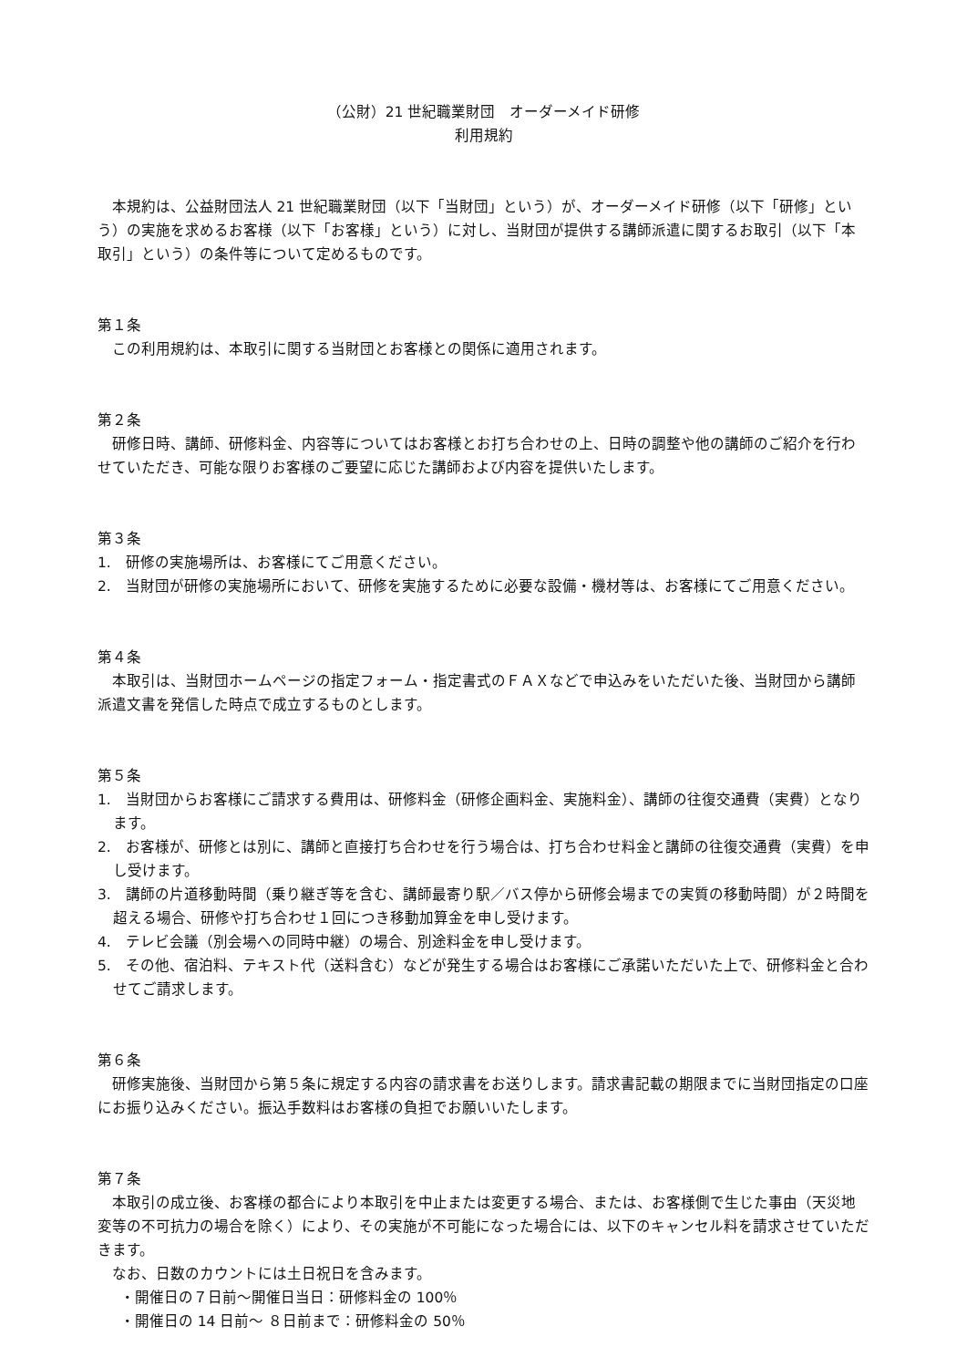（公財）21 世紀職業財団　オーダーメイド研修
利用規約
本規約は、公益財団法人 21 世紀職業財団（以下「当財団」という）が、オーダーメイド研修（以下「研修」という）の実施を求めるお客様（以下「お客様」という）に対し、当財団が提供する講師派遣に関するお取引（以下「本取引」という）の条件等について定めるものです。
第１条
この利用規約は、本取引に関する当財団とお客様との関係に適用されます。
第２条
研修日時、講師、研修料金、内容等についてはお客様とお打ち合わせの上、日時の調整や他の講師のご紹介を行わせていただき、可能な限りお客様のご要望に応じた講師および内容を提供いたします。
第３条
1.　研修の実施場所は、お客様にてご用意ください。
2.　当財団が研修の実施場所において、研修を実施するために必要な設備・機材等は、お客様にてご用意ください。
第４条
本取引は、当財団ホームページの指定フォーム・指定書式のＦＡＸなどで申込みをいただいた後、当財団から講師派遣文書を発信した時点で成立するものとします。
第５条
1.　当財団からお客様にご請求する費用は、研修料金（研修企画料金、実施料金）、講師の往復交通費（実費）となります。
2.　お客様が、研修とは別に、講師と直接打ち合わせを行う場合は、打ち合わせ料金と講師の往復交通費（実費）を申し受けます。
3.　講師の片道移動時間（乗り継ぎ等を含む、講師最寄り駅／バス停から研修会場までの実質の移動時間）が２時間を超える場合、研修や打ち合わせ１回につき移動加算金を申し受けます。
4.　テレビ会議（別会場への同時中継）の場合、別途料金を申し受けます。
5.　その他、宿泊料、テキスト代（送料含む）などが発生する場合はお客様にご承諾いただいた上で、研修料金と合わせてご請求します。
第６条
研修実施後、当財団から第５条に規定する内容の請求書をお送りします。請求書記載の期限までに当財団指定の口座にお振り込みください。振込手数料はお客様の負担でお願いいたします。
第７条
本取引の成立後、お客様の都合により本取引を中止または変更する場合、または、お客様側で生じた事由（天災地変等の不可抗力の場合を除く）により、その実施が不可能になった場合には、以下のキャンセル料を請求させていただきます。
なお、日数のカウントには土日祝日を含みます。
・開催日の７日前～開催日当日：研修料金の 100％
・開催日の 14 日前～ ８日前まで：研修料金の 50％